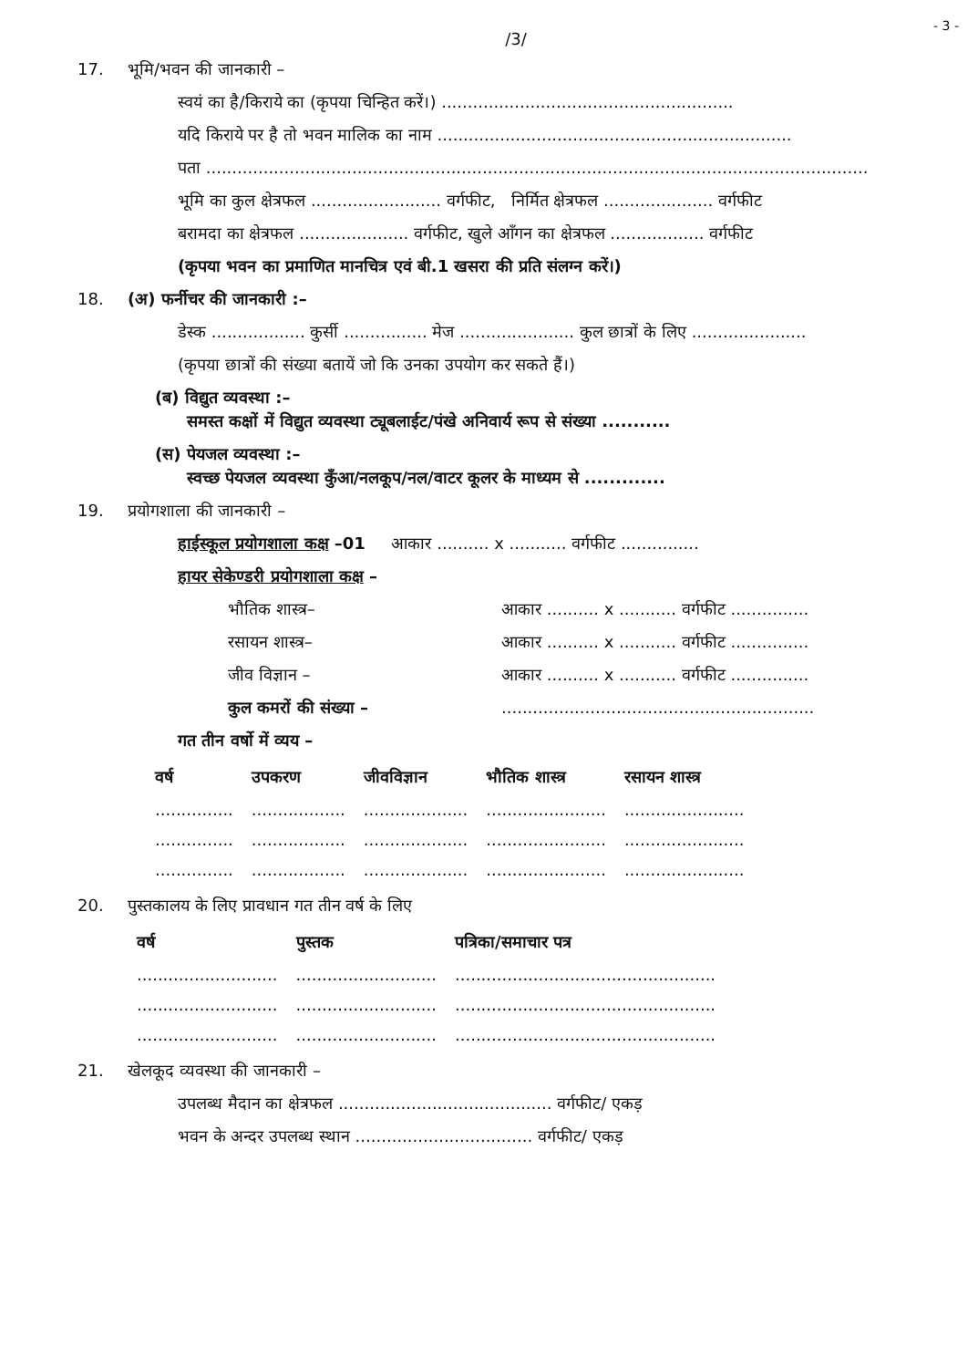- 3 -
/3/
17. भूमि/भवन की जानकारी –
स्वयं का है/किराये का (कृपया चिन्हित करें।) ........................................................
यदि किराये पर है तो भवन मालिक का नाम ....................................................................
पता ...............................................................................................................................
भूमि का कुल क्षेत्रफल ......................... वर्गफीट, निर्मित क्षेत्रफल ..................... वर्गफीट
बरामदा का क्षेत्रफल ..................... वर्गफीट, खुले आँगन का क्षेत्रफल .................. वर्गफीट
(कृपया भवन का प्रमाणित मानचित्र एवं बी.1 खसरा की प्रति संलग्न करें।)
18. (अ) फर्नीचर की जानकारी :–
डेस्क .................. कुर्सी ................ मेज ...................... कुल छात्रों के लिए ......................
(कृपया छात्रों की संख्या बतायें जो कि उनका उपयोग कर सकते हैं।)
(ब) विद्युत व्यवस्था :–
समस्त कक्षों में विद्युत व्यवस्था ट्यूबलाईट/पंखे अनिवार्य रूप से संख्या ...........
(स) पेयजल व्यवस्था :–
स्वच्छ पेयजल व्यवस्था कुँआ/नलकूप/नल/वाटर कूलर के माध्यम से .............
19. प्रयोगशाला की जानकारी –
हाईस्कूल प्रयोगशाला कक्ष –01 आकार .......... x ........... वर्गफीट ...............
हायर सेकेण्डरी प्रयोगशाला कक्ष –
भौतिक शास्त्र– आकार .......... x ........... वर्गफीट ...............
रसायन शास्त्र– आकार .......... x ........... वर्गफीट ...............
जीव विज्ञान – आकार .......... x ........... वर्गफीट ...............
कुल कमरों की संख्या –............................................................
गत तीन वर्षो में व्यय –
| वर्ष | उपकरण | जीवविज्ञान | भौतिक शास्त्र | रसायन शास्त्र |
| --- | --- | --- | --- | --- |
| ............... | .................. | .................... | ....................... | ....................... |
| ............... | .................. | .................... | ....................... | ....................... |
| ............... | .................. | .................... | ....................... | ....................... |
20. पुस्तकालय के लिए प्रावधान गत तीन वर्ष के लिए
| वर्ष | पुस्तक | पत्रिका/समाचार पत्र |
| --- | --- | --- |
| ........................... | ........................... | .................................................. |
| ........................... | ........................... | .................................................. |
| ........................... | ........................... | .................................................. |
21. खेलकूद व्यवस्था की जानकारी –
उपलब्ध मैदान का क्षेत्रफल ......................................... वर्गफीट/ एकड़
भवन के अन्दर उपलब्ध स्थान .................................. वर्गफीट/ एकड़